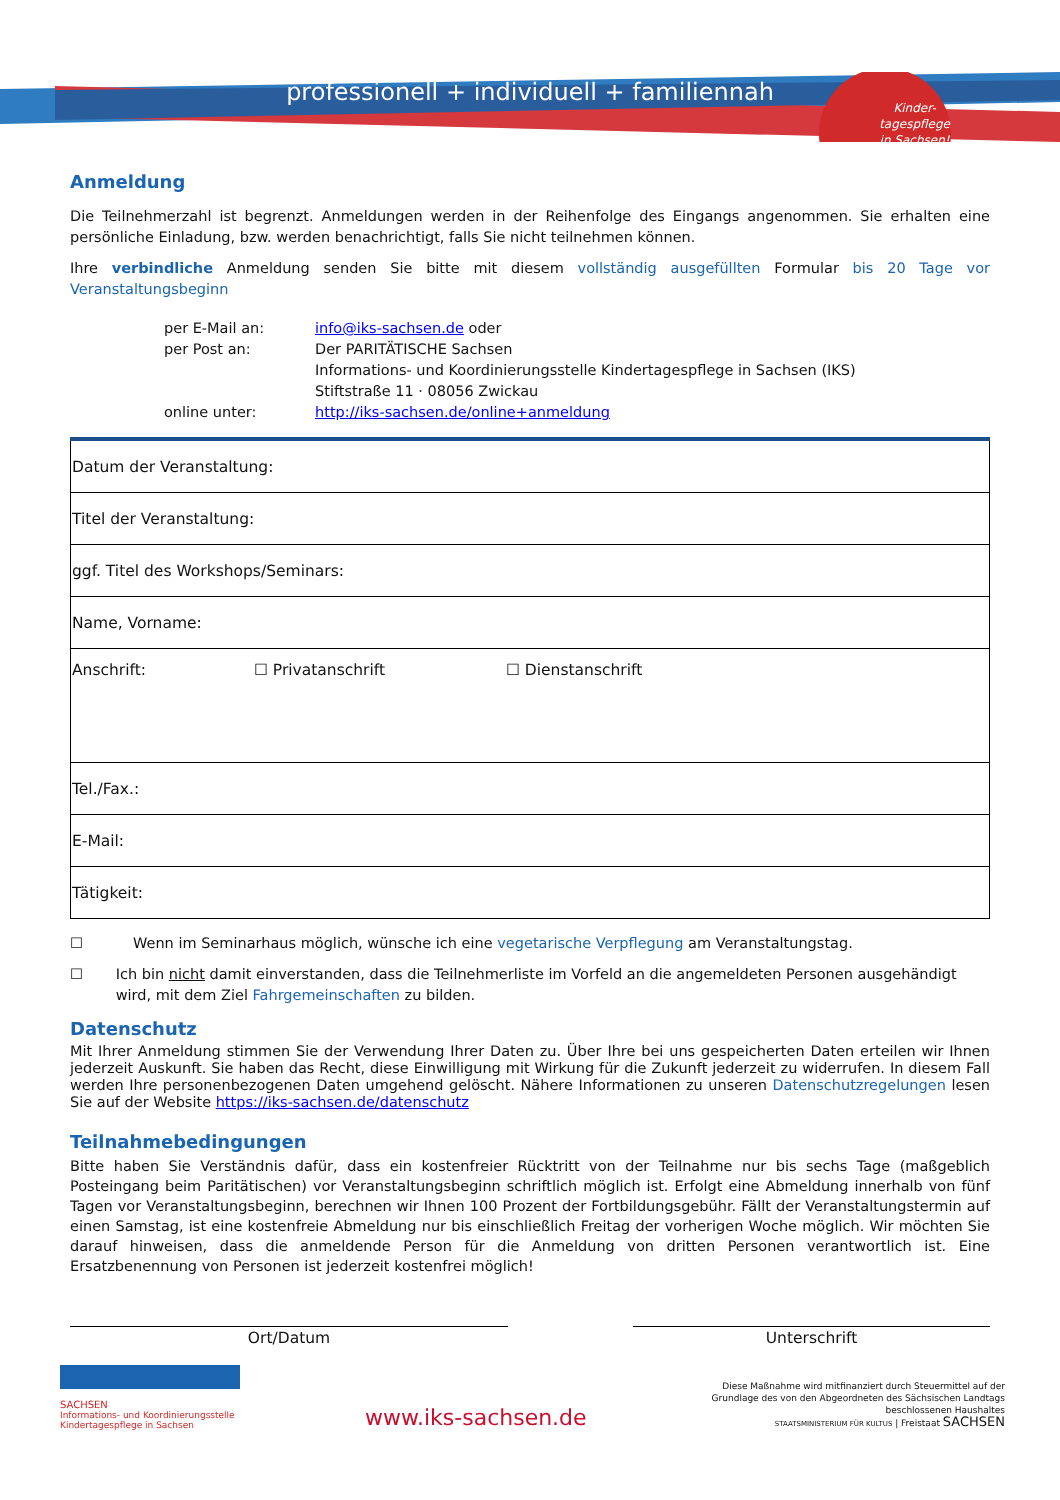professionell + individuell + familiennah
Kinder-
tagespflege
in Sachsen!
Anmeldung
Die Teilnehmerzahl ist begrenzt. Anmeldungen werden in der Reihenfolge des Eingangs angenommen. Sie erhalten eine persönliche Einladung, bzw. werden benachrichtigt, falls Sie nicht teilnehmen können.
Ihre verbindliche Anmeldung senden Sie bitte mit diesem vollständig ausgefüllten Formular bis 20 Tage vor Veranstaltungsbeginn
| per E-Mail an: | info@iks-sachsen.de oder |
| per Post an: | Der PARITÄTISCHE Sachsen Informations- und Koordinierungsstelle Kindertagespflege in Sachsen (IKS) Stiftstraße 11 · 08056 Zwickau |
| online unter: | http://iks-sachsen.de/online+anmeldung |
| Datum der Veranstaltung: |
| Titel der Veranstaltung: |
| ggf. Titel des Workshops/Seminars: |
| Name, Vorname: |
| Anschrift: ☐ Privatanschrift ☐ Dienstanschrift |
| Tel./Fax.: |
| E-Mail: |
| Tätigkeit: |
☐ Wenn im Seminarhaus möglich, wünsche ich eine vegetarische Verpflegung am Veranstaltungstag.
☐ Ich bin nicht damit einverstanden, dass die Teilnehmerliste im Vorfeld an die angemeldeten Personen ausgehändigt wird, mit dem Ziel Fahrgemeinschaften zu bilden.
Datenschutz
Mit Ihrer Anmeldung stimmen Sie der Verwendung Ihrer Daten zu. Über Ihre bei uns gespeicherten Daten erteilen wir Ihnen jederzeit Auskunft. Sie haben das Recht, diese Einwilligung mit Wirkung für die Zukunft jederzeit zu widerrufen. In diesem Fall werden Ihre personenbezogenen Daten umgehend gelöscht. Nähere Informationen zu unseren Datenschutzregelungen lesen Sie auf der Website https://iks-sachsen.de/datenschutz
Teilnahmebedingungen
Bitte haben Sie Verständnis dafür, dass ein kostenfreier Rücktritt von der Teilnahme nur bis sechs Tage (maßgeblich Posteingang beim Paritätischen) vor Veranstaltungsbeginn schriftlich möglich ist. Erfolgt eine Abmeldung innerhalb von fünf Tagen vor Veranstaltungsbeginn, berechnen wir Ihnen 100 Prozent der Fortbildungsgebühr. Fällt der Veranstaltungstermin auf einen Samstag, ist eine kostenfreie Abmeldung nur bis einschließlich Freitag der vorherigen Woche möglich. Wir möchten Sie darauf hinweisen, dass die anmeldende Person für die Anmeldung von dritten Personen verantwortlich ist. Eine Ersatzbenennung von Personen ist jederzeit kostenfrei möglich!
Ort/Datum Unterschrift
SACHSEN
Informations- und Koordinierungsstelle
Kindertagespflege in Sachsen
www.iks-sachsen.de
Diese Maßnahme wird mitfinanziert durch Steuermittel auf der
Grundlage des von den Abgeordneten des Sächsischen Landtags
beschlossenen Haushaltes
STAATSMINISTERIUM FÜR KULTUS | Freistaat SACHSEN